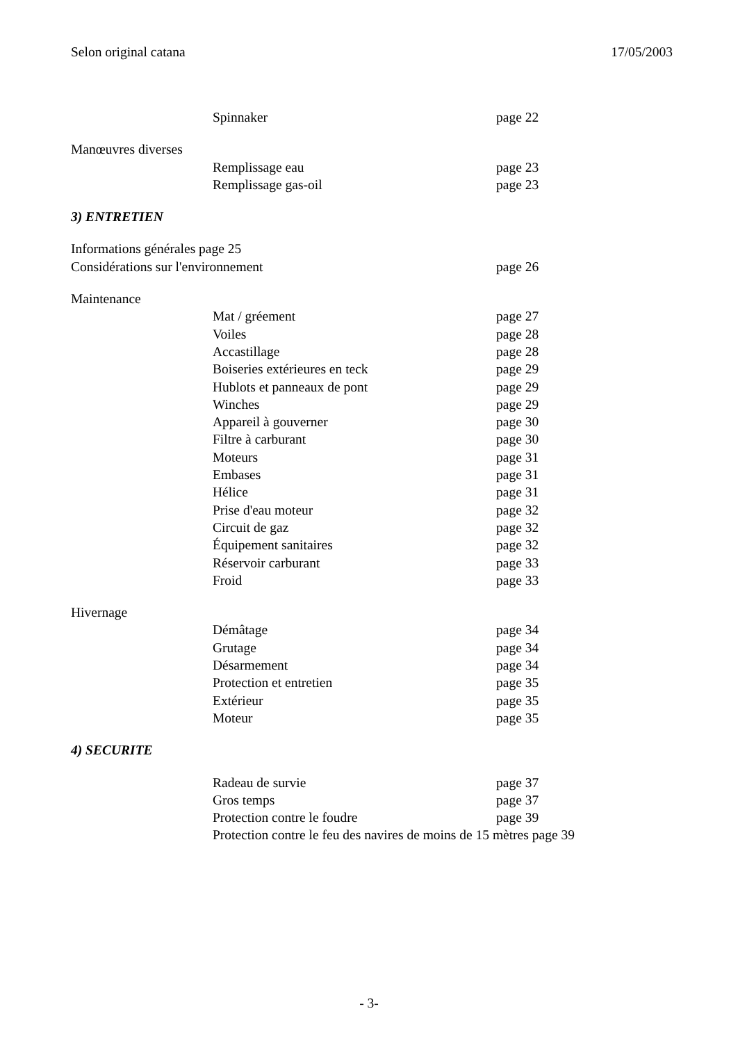Selon original catana 17/05/2003
Spinnaker page 22
Manœuvres diverses
Remplissage eau page 23
Remplissage gas-oil page 23
3) ENTRETIEN
Informations générales page 25
Considérations sur l'environnement page 26
Maintenance
Mat / gréement page 27
Voiles page 28
Accastillage page 28
Boiseries extérieures en teck page 29
Hublots et panneaux de pont page 29
Winches page 29
Appareil à gouverner page 30
Filtre à carburant page 30
Moteurs page 31
Embases page 31
Hélice page 31
Prise d'eau moteur page 32
Circuit de gaz page 32
Équipement sanitaires page 32
Réservoir carburant page 33
Froid page 33
Hivernage
Démâtage page 34
Grutage page 34
Désarmement page 34
Protection et entretien page 35
Extérieur page 35
Moteur page 35
4) SECURITE
Radeau de survie page 37
Gros temps page 37
Protection contre le foudre page 39
Protection contre le feu des navires de moins de 15 mètres page 39
- 3-